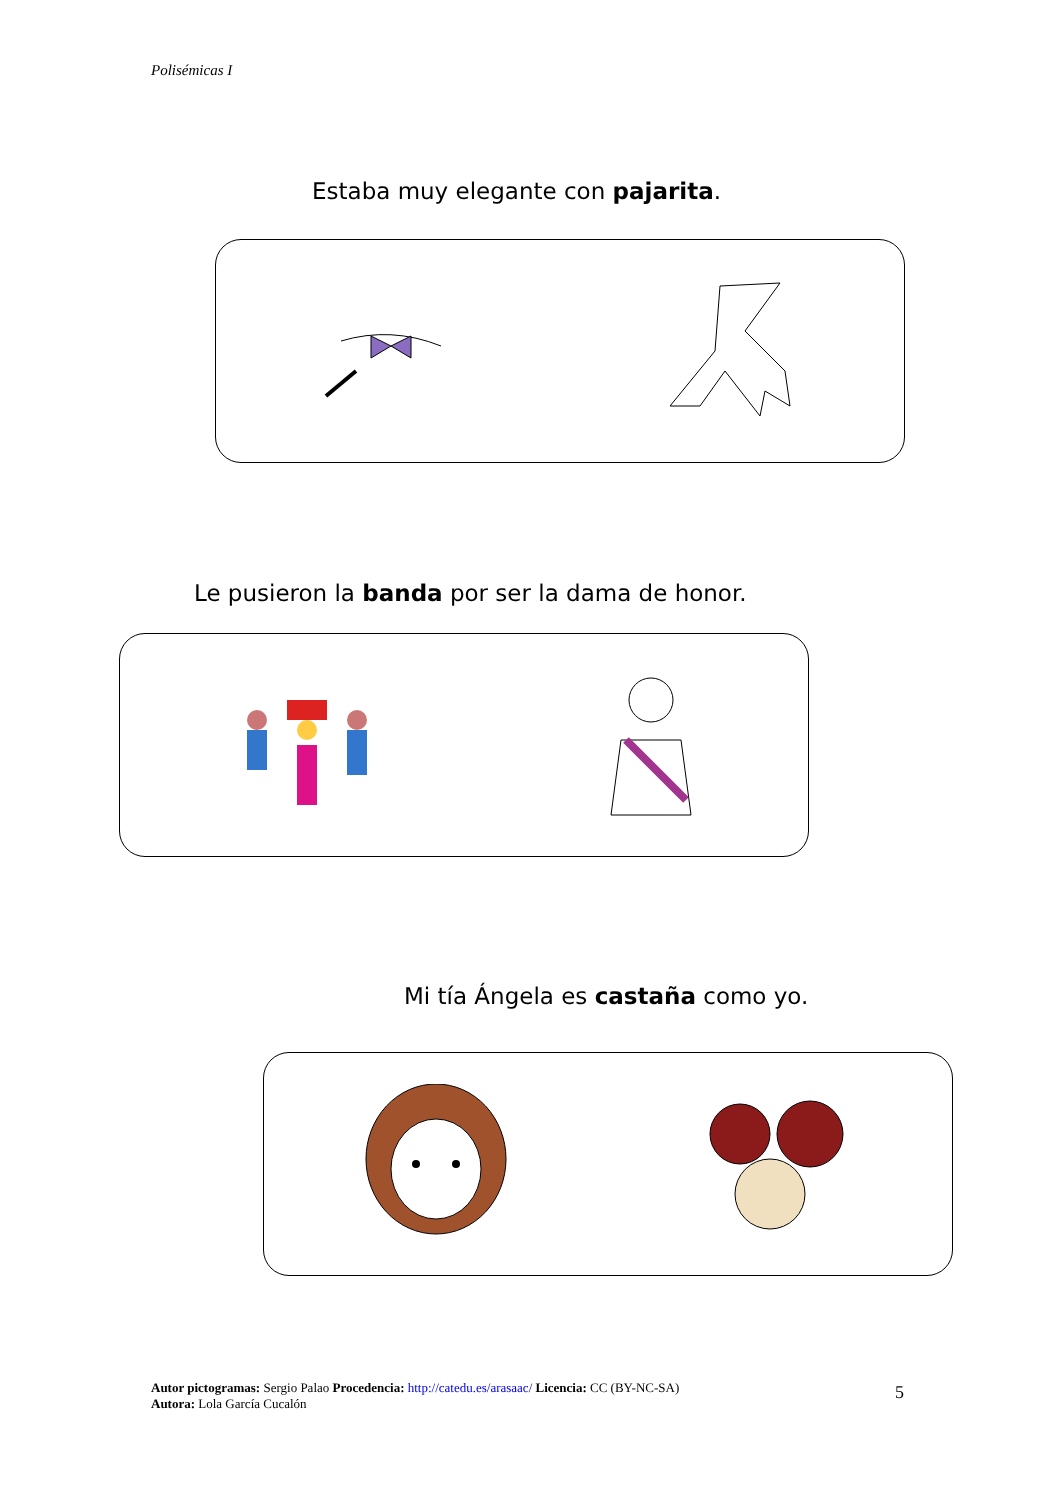Polisémicas I
Estaba muy elegante con pajarita.
Le pusieron la banda por ser la dama de honor.
Mi tía Ángela es castaña como yo.
Autor pictogramas: Sergio Palao Procedencia: http://catedu.es/arasaac/ Licencia: CC (BY-NC-SA)
Autora: Lola García Cucalón
5